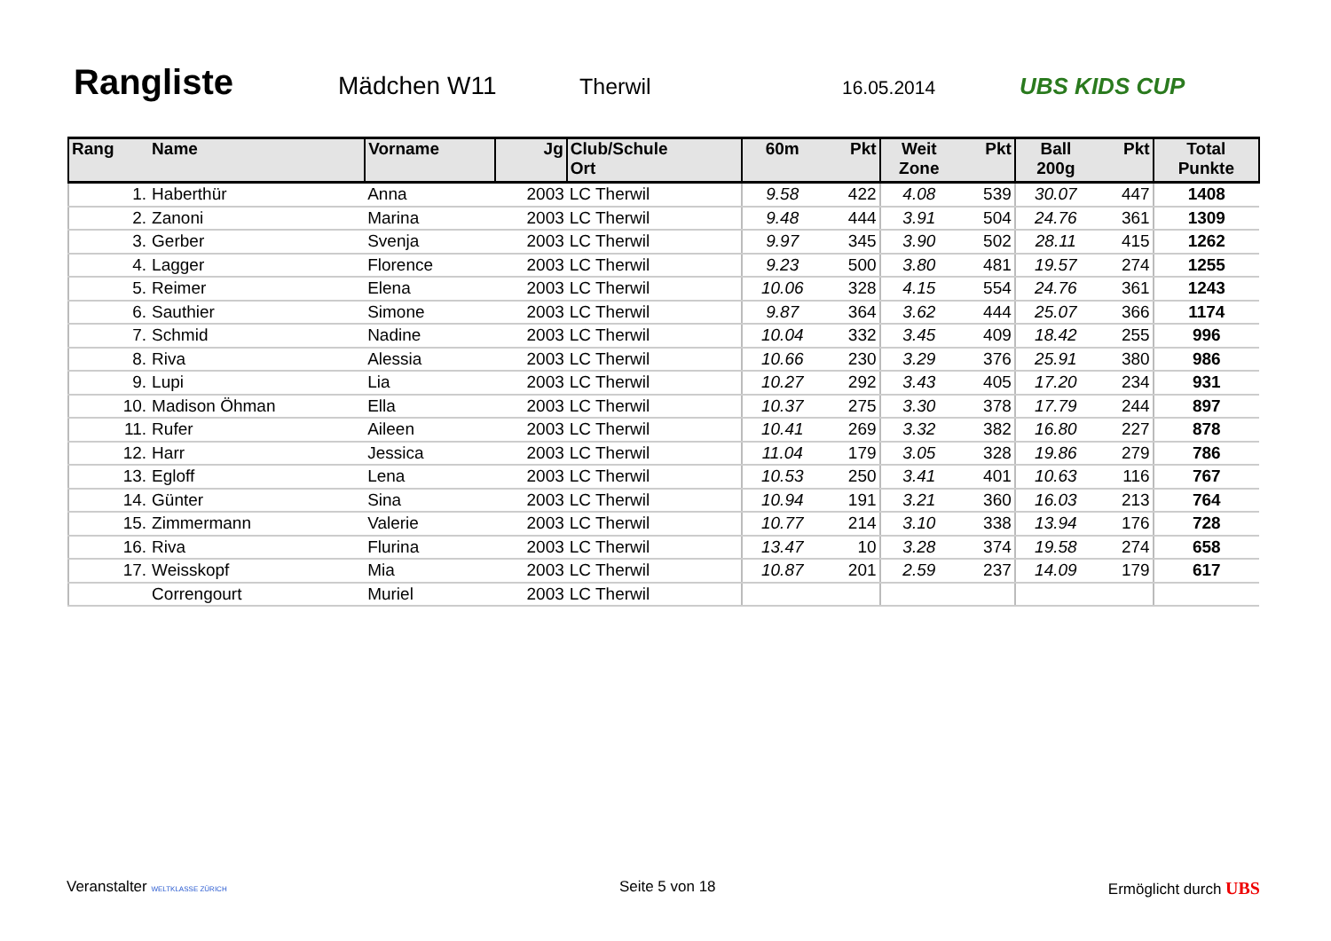Rangliste
Mädchen W11 Therwil 16.05.2014 UBS KIDS CUP
| Rang | Name | Vorname | Jg | Club/Schule Ort | 60m | Pkt | Weit Zone | Pkt | Ball 200g | Pkt | Total Punkte |
| --- | --- | --- | --- | --- | --- | --- | --- | --- | --- | --- | --- |
| 1. | Haberthür | Anna | 2003 | LC Therwil | 9.58 | 422 | 4.08 | 539 | 30.07 | 447 | 1408 |
| 2. | Zanoni | Marina | 2003 | LC Therwil | 9.48 | 444 | 3.91 | 504 | 24.76 | 361 | 1309 |
| 3. | Gerber | Svenja | 2003 | LC Therwil | 9.97 | 345 | 3.90 | 502 | 28.11 | 415 | 1262 |
| 4. | Lagger | Florence | 2003 | LC Therwil | 9.23 | 500 | 3.80 | 481 | 19.57 | 274 | 1255 |
| 5. | Reimer | Elena | 2003 | LC Therwil | 10.06 | 328 | 4.15 | 554 | 24.76 | 361 | 1243 |
| 6. | Sauthier | Simone | 2003 | LC Therwil | 9.87 | 364 | 3.62 | 444 | 25.07 | 366 | 1174 |
| 7. | Schmid | Nadine | 2003 | LC Therwil | 10.04 | 332 | 3.45 | 409 | 18.42 | 255 | 996 |
| 8. | Riva | Alessia | 2003 | LC Therwil | 10.66 | 230 | 3.29 | 376 | 25.91 | 380 | 986 |
| 9. | Lupi | Lia | 2003 | LC Therwil | 10.27 | 292 | 3.43 | 405 | 17.20 | 234 | 931 |
| 10. | Madison Öhman | Ella | 2003 | LC Therwil | 10.37 | 275 | 3.30 | 378 | 17.79 | 244 | 897 |
| 11. | Rufer | Aileen | 2003 | LC Therwil | 10.41 | 269 | 3.32 | 382 | 16.80 | 227 | 878 |
| 12. | Harr | Jessica | 2003 | LC Therwil | 11.04 | 179 | 3.05 | 328 | 19.86 | 279 | 786 |
| 13. | Egloff | Lena | 2003 | LC Therwil | 10.53 | 250 | 3.41 | 401 | 10.63 | 116 | 767 |
| 14. | Günter | Sina | 2003 | LC Therwil | 10.94 | 191 | 3.21 | 360 | 16.03 | 213 | 764 |
| 15. | Zimmermann | Valerie | 2003 | LC Therwil | 10.77 | 214 | 3.10 | 338 | 13.94 | 176 | 728 |
| 16. | Riva | Flurina | 2003 | LC Therwil | 13.47 | 10 | 3.28 | 374 | 19.58 | 274 | 658 |
| 17. | Weisskopf | Mia | 2003 | LC Therwil | 10.87 | 201 | 2.59 | 237 | 14.09 | 179 | 617 |
| | Correngourt | Muriel | 2003 | LC Therwil | | | | | | | |
Veranstalter WELTKLASSE ZÜRICH Seite 5 von 18 Ermöglicht durch UBS